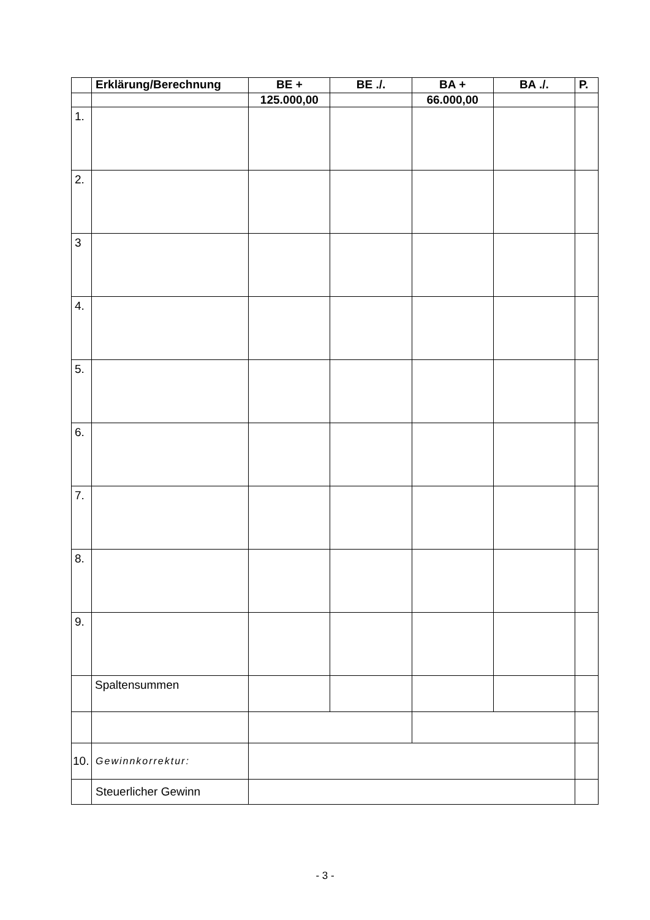| | Erklärung/Berechnung | BE + | BE ./. | BA + | BA ./. | P. |
| --- | --- | --- | --- | --- | --- | --- |
| | | 125.000,00 | | 66.000,00 | | |
| 1. | | | | | | |
| 2. | | | | | | |
| 3 | | | | | | |
| 4. | | | | | | |
| 5. | | | | | | |
| 6. | | | | | | |
| 7. | | | | | | |
| 8. | | | | | | |
| 9. | | | | | | |
| | Spaltensummen | | | | | |
| 10. | Gewinnkorrektur: | | | | | |
| | Steuerlicher Gewinn | | | | | |
- 3 -